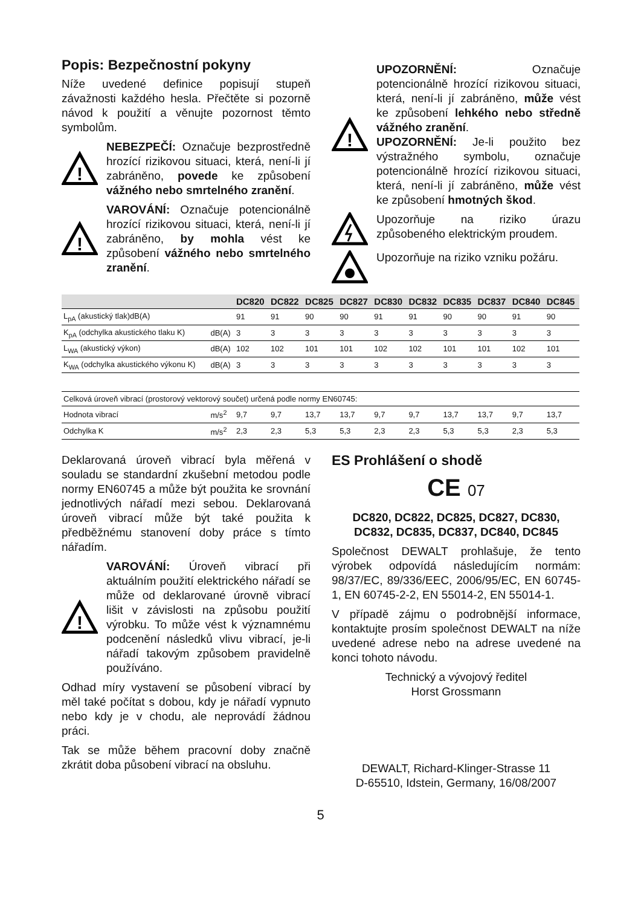Popis: Bezpečnostní pokyny
Níže uvedené definice popisují stupeň závažnosti každého hesla. Přečtěte si pozorně návod k použití a věnujte pozornost těmto symbolům.
!
NEBEZPEČÍ: Označuje bezprostředně hrozící rizikovou situaci, která, není-li jí zabráněno, povede ke způsobení vážného nebo smrtelného zranění.
!
VAROVÁNÍ: Označuje potencionálně hrozící rizikovou situaci, která, není-li jí zabráněno, by mohla vést ke způsobení vážného nebo smrtelného zranění.
!
UPOZORNĚNÍ: Označuje potencionálně hrozící rizikovou situaci, která, není-li jí zabráněno, může vést ke způsobení lehkého nebo středně vážného zranění.
UPOZORNĚNÍ: Je-li použito bez výstražného symbolu, označuje potencionálně hrozící rizikovou situaci, která, není-li jí zabráněno, může vést ke způsobení hmotných škod.
Upozorňuje na riziko úrazu způsobeného elektrickým proudem.
Upozorňuje na riziko vzniku požáru.
| | | DC820 | DC822 | DC825 | DC827 | DC830 | DC832 | DC835 | DC837 | DC840 | DC845 |
| --- | --- | --- | --- | --- | --- | --- | --- | --- | --- | --- | --- |
| L<sub>pA</sub> (akustický tlak)dB(A) | | 91 | 91 | 90 | 90 | 91 | 91 | 90 | 90 | 91 | 90 |
| K<sub>pA</sub> (odchylka akustického tlaku K) | dB(A) | 3 | 3 | 3 | 3 | 3 | 3 | 3 | 3 | 3 | 3 |
| L<sub>WA</sub> (akustický výkon) | dB(A) | 102 | 102 | 101 | 101 | 102 | 102 | 101 | 101 | 102 | 101 |
| K<sub>WA</sub> (odchylka akustického výkonu K) | dB(A) | 3 | 3 | 3 | 3 | 3 | 3 | 3 | 3 | 3 | 3 |
| Celková úroveň vibrací (prostorový vektorový součet) určená podle normy EN60745: | | | | | | | | | | | |
| Hodnota vibrací | m/s<sup>2</sup> | 9,7 | 9,7 | 13,7 | 13,7 | 9,7 | 9,7 | 13,7 | 13,7 | 9,7 | 13,7 |
| Odchylka K | m/s<sup>2</sup> | 2,3 | 2,3 | 5,3 | 5,3 | 2,3 | 2,3 | 5,3 | 5,3 | 2,3 | 5,3 |
Deklarovaná úroveň vibrací byla měřená v souladu se standardní zkušební metodou podle normy EN60745 a může být použita ke srovnání jednotlivých nářadí mezi sebou. Deklarovaná úroveň vibrací může být také použita k předběžnému stanovení doby práce s tímto nářadím.
!
VAROVÁNÍ: Úroveň vibrací při aktuálním použití elektrického nářadí se může od deklarované úrovně vibrací lišit v závislosti na způsobu použití výrobku. To může vést k významnému podcenění následků vlivu vibrací, je-li nářadí takovým způsobem pravidelně používáno.
Odhad míry vystavení se působení vibrací by měl také počítat s dobou, kdy je nářadí vypnuto nebo kdy je v chodu, ale neprovádí žádnou práci.
Tak se může během pracovní doby značně zkrátit doba působení vibrací na obsluhu.
ES Prohlášení o shodě
CE 07
DC820, DC822, DC825, DC827, DC830, DC832, DC835, DC837, DC840, DC845
Společnost DEWALT prohlašuje, že tento výrobek odpovídá následujícím normám: 98/37/EC, 89/336/EEC, 2006/95/EC, EN 60745-1, EN 60745-2-2, EN 55014-2, EN 55014-1.
V případě zájmu o podrobnější informace, kontaktujte prosím společnost DEWALT na níže uvedené adrese nebo na adrese uvedené na konci tohoto návodu.
Technický a vývojový ředitel
Horst Grossmann
DEWALT, Richard-Klinger-Strasse 11
D-65510, Idstein, Germany, 16/08/2007
5